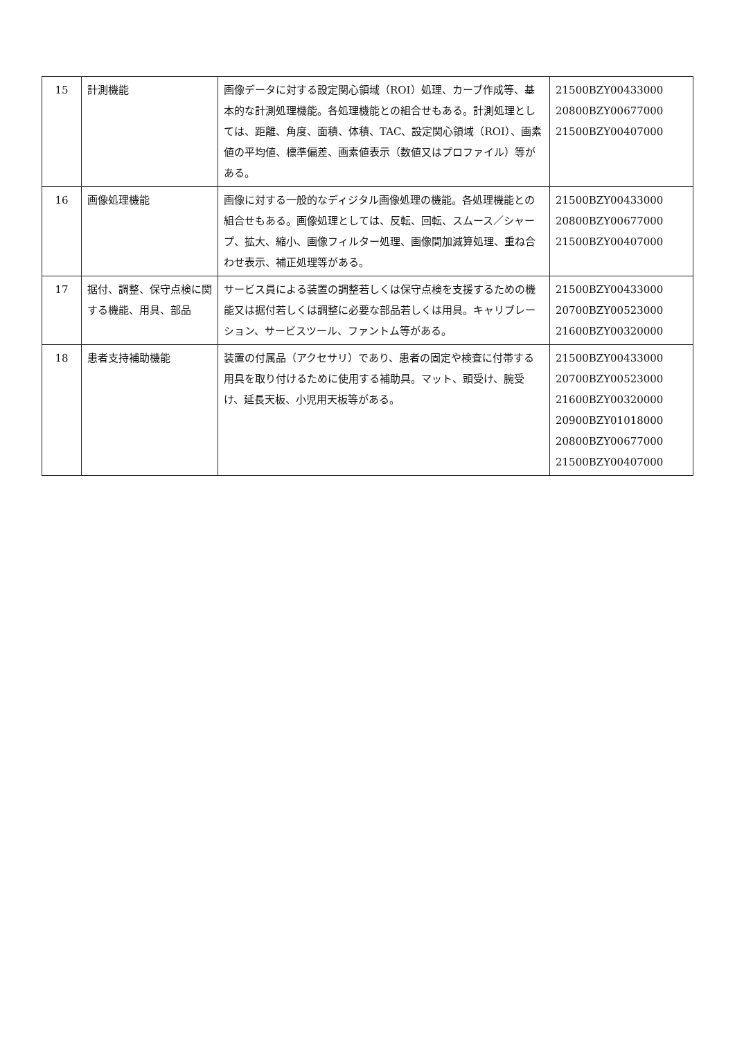| 15 | 計測機能 | 画像データに対する設定関心領域（ROI）処理、カーブ作成等、基本的な計測処理機能。各処理機能との組合せもある。計測処理としては、距離、角度、面積、体積、TAC、設定関心領域（ROI）、画素値の平均値、標準偏差、画素値表示（数値又はプロファイル）等がある。 | 21500BZY00433000 20800BZY00677000 21500BZY00407000 |
| 16 | 画像処理機能 | 画像に対する一般的なディジタル画像処理の機能。各処理機能との組合せもある。画像処理としては、反転、回転、スムース／シャープ、拡大、縮小、画像フィルター処理、画像間加減算処理、重ね合わせ表示、補正処理等がある。 | 21500BZY00433000 20800BZY00677000 21500BZY00407000 |
| 17 | 据付、調整、保守点検に関する機能、用具、部品 | サービス員による装置の調整若しくは保守点検を支援するための機能又は据付若しくは調整に必要な部品若しくは用具。キャリブレーション、サービスツール、ファントム等がある。 | 21500BZY00433000 20700BZY00523000 21600BZY00320000 |
| 18 | 患者支持補助機能 | 装置の付属品（アクセサリ）であり、患者の固定や検査に付帯する用具を取り付けるために使用する補助具。マット、頭受け、腕受け、延長天板、小児用天板等がある。 | 21500BZY00433000 20700BZY00523000 21600BZY00320000 20900BZY01018000 20800BZY00677000 21500BZY00407000 |